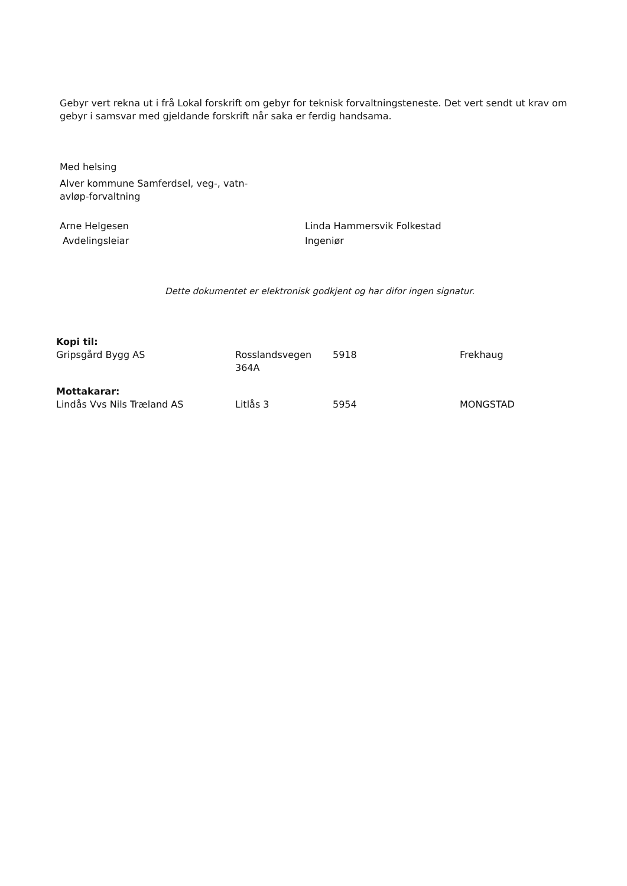Gebyr vert rekna ut i frå Lokal forskrift om gebyr for teknisk forvaltningsteneste. Det vert sendt ut krav om gebyr i samsvar med gjeldande forskrift når saka er ferdig handsama.
Med helsing
Alver kommune Samferdsel, veg-, vatn- avløp-forvaltning
Arne Helgesen
Avdelingsleiar
Linda Hammersvik Folkestad
Ingeniør
Dette dokumentet er elektronisk godkjent og har difor ingen signatur.
| Kopi til: | | | |
| Gripsgård Bygg AS | Rosslandsvegen 364A | 5918 | Frekhaug |
| Mottakarar: | | | |
| Lindås Vvs Nils Træland AS | Litlås 3 | 5954 | MONGSTAD |